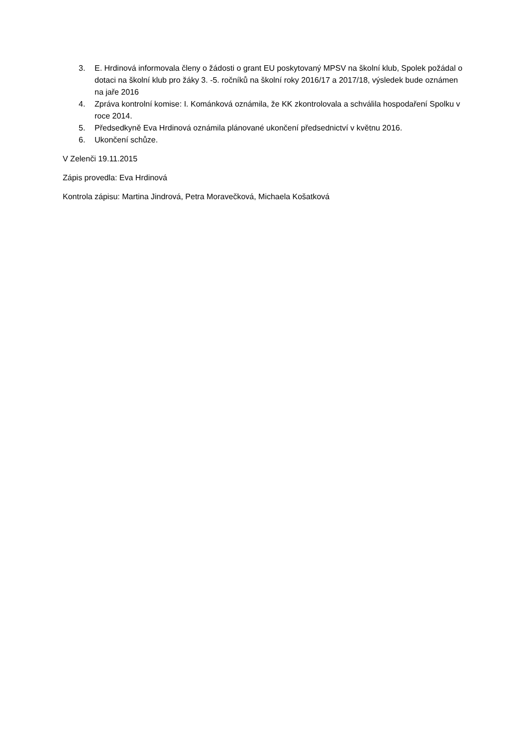3. E. Hrdinová informovala členy o žádosti o grant EU poskytovaný MPSV na školní klub, Spolek požádal o dotaci na školní klub pro žáky 3. -5. ročníků na školní roky 2016/17 a 2017/18, výsledek bude oznámen na jaře 2016
4. Zpráva kontrolní komise: I. Kománková oznámila, že KK zkontrolovala a schválila hospodaření Spolku v roce 2014.
5. Předsedkyně Eva Hrdinová oznámila plánované ukončení předsednictví v květnu 2016.
6. Ukončení schůze.
V Zelenči 19.11.2015
Zápis provedla: Eva Hrdinová
Kontrola zápisu: Martina Jindrová, Petra Moravečková, Michaela Košatková